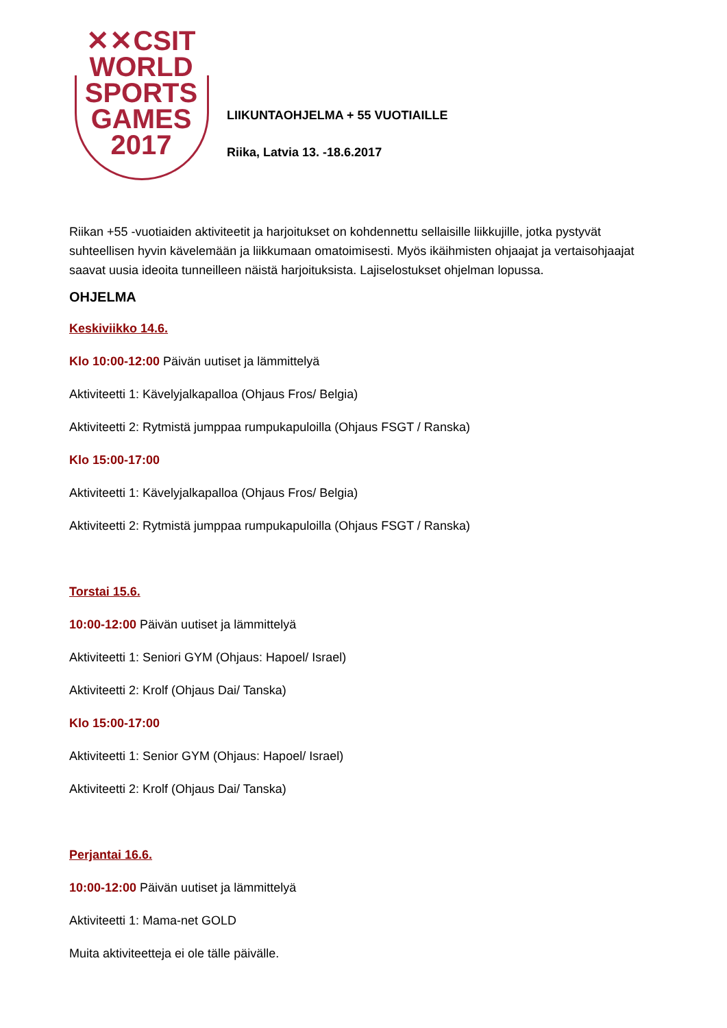✕✕CSIT
WORLD
SPORTS
GAMES
2017
LIIKUNTAOHJELMA + 55 VUOTIAILLE
Riika, Latvia 13. -18.6.2017
Riikan +55 -vuotiaiden aktiviteetit ja harjoitukset on kohdennettu sellaisille liikkujille, jotka pystyvät suhteellisen hyvin kävelemään ja liikkumaan omatoimisesti. Myös ikäihmisten ohjaajat ja vertaisohjaajat saavat uusia ideoita tunneilleen näistä harjoituksista. Lajiselostukset ohjelman lopussa.
OHJELMA
Keskiviikko 14.6.
Klo 10:00-12:00 Päivän uutiset ja lämmittelyä
Aktiviteetti 1: Kävelyjalkapalloa (Ohjaus Fros/ Belgia)
Aktiviteetti 2: Rytmistä jumppaa rumpukapuloilla (Ohjaus FSGT / Ranska)
Klo 15:00-17:00
Aktiviteetti 1: Kävelyjalkapalloa (Ohjaus Fros/ Belgia)
Aktiviteetti 2: Rytmistä jumppaa rumpukapuloilla (Ohjaus FSGT / Ranska)
Torstai 15.6.
10:00-12:00 Päivän uutiset ja lämmittelyä
Aktiviteetti 1: Seniori GYM (Ohjaus: Hapoel/ Israel)
Aktiviteetti 2: Krolf (Ohjaus Dai/ Tanska)
Klo 15:00-17:00
Aktiviteetti 1: Senior GYM (Ohjaus: Hapoel/ Israel)
Aktiviteetti 2: Krolf (Ohjaus Dai/ Tanska)
Perjantai 16.6.
10:00-12:00 Päivän uutiset ja lämmittelyä
Aktiviteetti 1: Mama-net GOLD
Muita aktiviteetteja ei ole tälle päivälle.